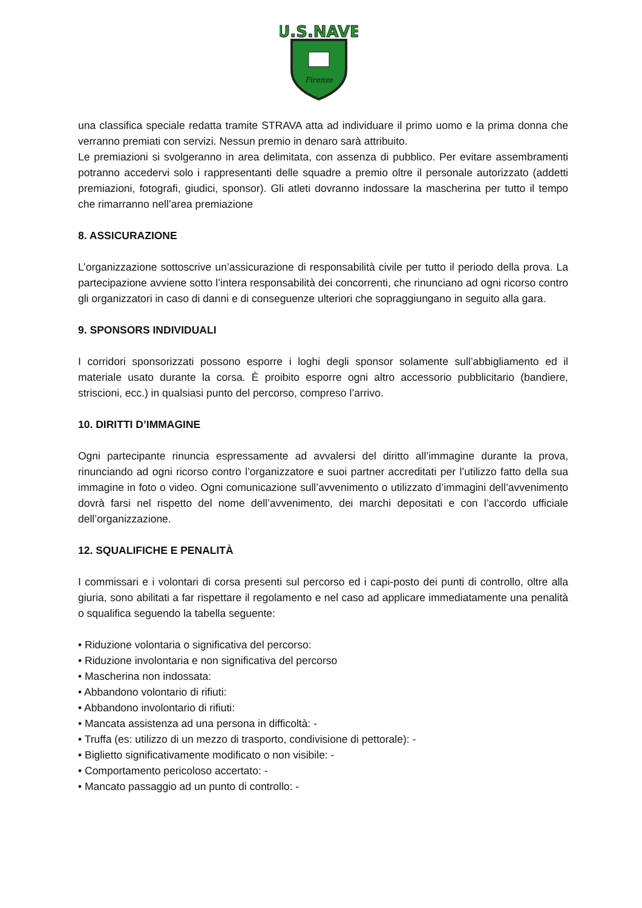U.S.NAVE
Firenze
una classifica speciale redatta tramite STRAVA atta ad individuare il primo uomo e la prima donna che verranno premiati con servizi. Nessun premio in denaro sarà attribuito.
Le premiazioni si svolgeranno in area delimitata, con assenza di pubblico. Per evitare assembramenti potranno accedervi solo i rappresentanti delle squadre a premio oltre il personale autorizzato (addetti premiazioni, fotografi, giudici, sponsor). Gli atleti dovranno indossare la mascherina per tutto il tempo che rimarranno nell’area premiazione
8. ASSICURAZIONE
L’organizzazione sottoscrive un’assicurazione di responsabilità civile per tutto il periodo della prova. La partecipazione avviene sotto l’intera responsabilità dei concorrenti, che rinunciano ad ogni ricorso contro gli organizzatori in caso di danni e di conseguenze ulteriori che sopraggiungano in seguito alla gara.
9. SPONSORS INDIVIDUALI
I corridori sponsorizzati possono esporre i loghi degli sponsor solamente sull’abbigliamento ed il materiale usato durante la corsa. È proibito esporre ogni altro accessorio pubblicitario (bandiere, striscioni, ecc.) in qualsiasi punto del percorso, compreso l’arrivo.
10. DIRITTI D’IMMAGINE
Ogni partecipante rinuncia espressamente ad avvalersi del diritto all’immagine durante la prova, rinunciando ad ogni ricorso contro l’organizzatore e suoi partner accreditati per l’utilizzo fatto della sua immagine in foto o video. Ogni comunicazione sull’avvenimento o utilizzato d’immagini dell’avvenimento dovrà farsi nel rispetto del nome dell’avvenimento, dei marchi depositati e con l’accordo ufficiale dell’organizzazione.
12. SQUALIFICHE E PENALITÀ
I commissari e i volontari di corsa presenti sul percorso ed i capi-posto dei punti di controllo, oltre alla giuria, sono abilitati a far rispettare il regolamento e nel caso ad applicare immediatamente una penalità o squalifica seguendo la tabella seguente:
• Riduzione volontaria o significativa del percorso:
• Riduzione involontaria e non significativa del percorso
• Mascherina non indossata:
• Abbandono volontario di rifiuti:
• Abbandono involontario di rifiuti:
• Mancata assistenza ad una persona in difficoltà: -
• Truffa (es: utilizzo di un mezzo di trasporto, condivisione di pettorale): -
• Biglietto significativamente modificato o non visibile: -
• Comportamento pericoloso accertato: -
• Mancato passaggio ad un punto di controllo: -